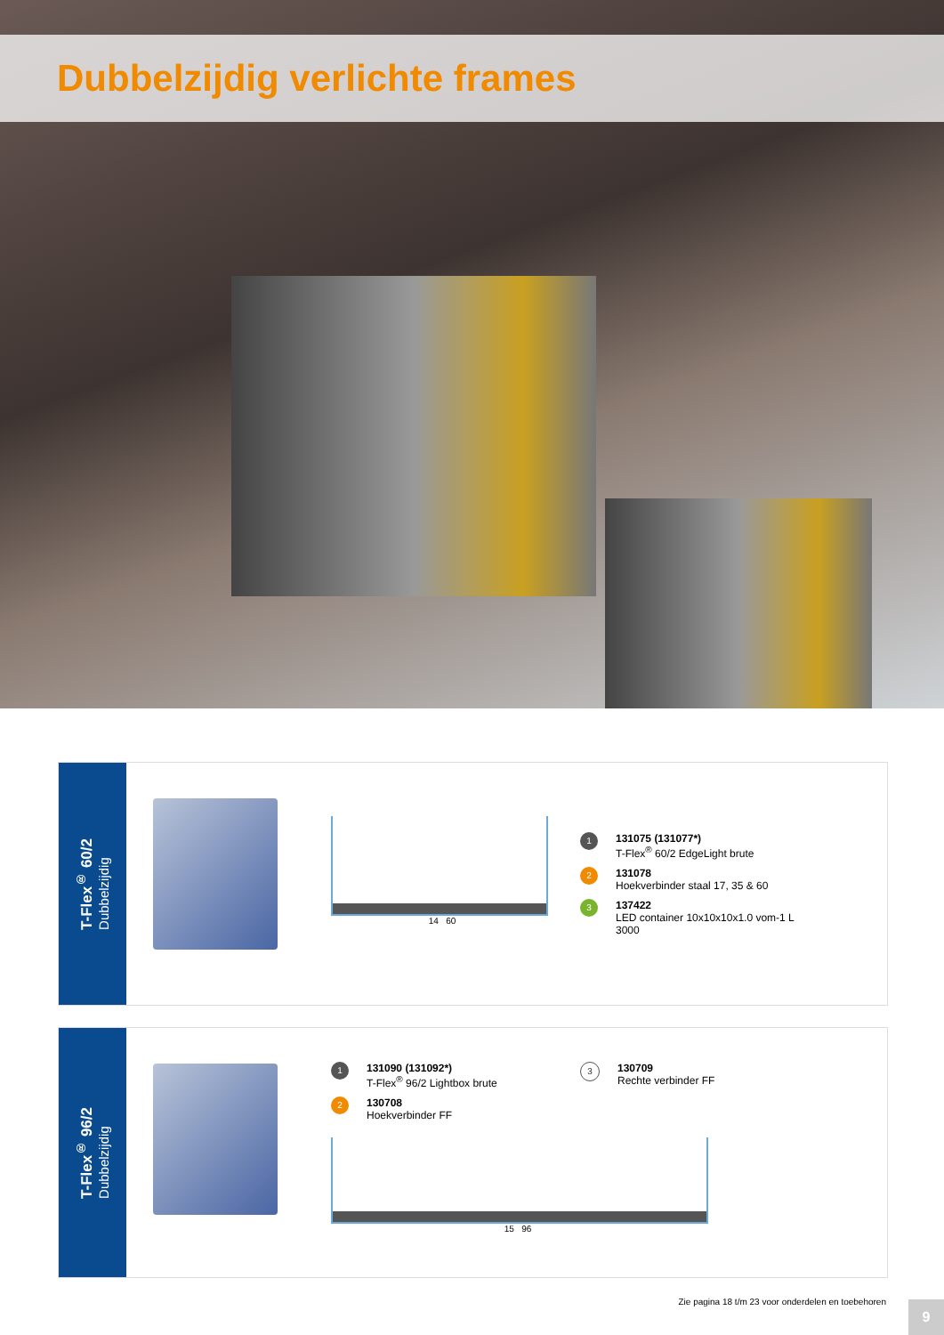Dubbelzijdig verlichte frames
T-Flex<sup>®</sup> 60/2
Dubbelzijdig
14 60
1
131075 (131077*)
T-Flex<sup>®</sup> 60/2 EdgeLight brute
2
131078
Hoekverbinder staal 17, 35 & 60
3
137422
LED container 10x10x10x1.0 vom-1 L
3000
T-Flex<sup>®</sup> 96/2
Dubbelzijdig
1
131090 (131092*)
T-Flex<sup>®</sup> 96/2 Lightbox brute
2
130708
Hoekverbinder FF
3
130709
Rechte verbinder FF
15 96
Zie pagina 18 t/m 23 voor onderdelen en toebehoren
9